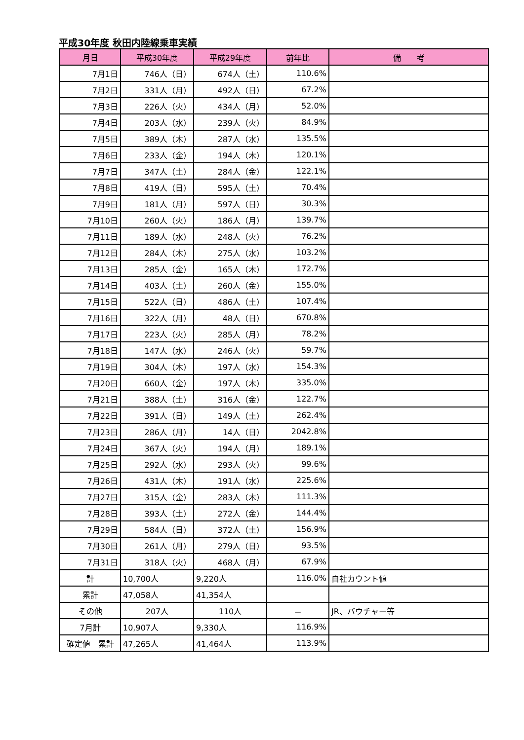平成30年度 秋田内陸線乗車実績
| 月日 | 平成30年度 | 平成29年度 | 前年比 | 備 考 |
| --- | --- | --- | --- | --- |
| 7月1日 | 746人（日） | 674人（土） | 110.6% | |
| 7月2日 | 331人（月） | 492人（日） | 67.2% | |
| 7月3日 | 226人（火） | 434人（月） | 52.0% | |
| 7月4日 | 203人（水） | 239人（火） | 84.9% | |
| 7月5日 | 389人（木） | 287人（水） | 135.5% | |
| 7月6日 | 233人（金） | 194人（木） | 120.1% | |
| 7月7日 | 347人（土） | 284人（金） | 122.1% | |
| 7月8日 | 419人（日） | 595人（土） | 70.4% | |
| 7月9日 | 181人（月） | 597人（日） | 30.3% | |
| 7月10日 | 260人（火） | 186人（月） | 139.7% | |
| 7月11日 | 189人（水） | 248人（火） | 76.2% | |
| 7月12日 | 284人（木） | 275人（水） | 103.2% | |
| 7月13日 | 285人（金） | 165人（木） | 172.7% | |
| 7月14日 | 403人（土） | 260人（金） | 155.0% | |
| 7月15日 | 522人（日） | 486人（土） | 107.4% | |
| 7月16日 | 322人（月） | 48人（日） | 670.8% | |
| 7月17日 | 223人（火） | 285人（月） | 78.2% | |
| 7月18日 | 147人（水） | 246人（火） | 59.7% | |
| 7月19日 | 304人（木） | 197人（水） | 154.3% | |
| 7月20日 | 660人（金） | 197人（木） | 335.0% | |
| 7月21日 | 388人（土） | 316人（金） | 122.7% | |
| 7月22日 | 391人（日） | 149人（土） | 262.4% | |
| 7月23日 | 286人（月） | 14人（日） | 2042.8% | |
| 7月24日 | 367人（火） | 194人（月） | 189.1% | |
| 7月25日 | 292人（水） | 293人（火） | 99.6% | |
| 7月26日 | 431人（木） | 191人（水） | 225.6% | |
| 7月27日 | 315人（金） | 283人（木） | 111.3% | |
| 7月28日 | 393人（土） | 272人（金） | 144.4% | |
| 7月29日 | 584人（日） | 372人（土） | 156.9% | |
| 7月30日 | 261人（月） | 279人（日） | 93.5% | |
| 7月31日 | 318人（火） | 468人（月） | 67.9% | |
| 計 | 10,700人 | 9,220人 | 116.0% | 自社カウント値 |
| 累計 | 47,058人 | 41,354人 | | |
| その他 | 207人 | 110人 | － | JR、バウチャー等 |
| 7月計 | 10,907人 | 9,330人 | 116.9% | |
| 確定値 累計 | 47,265人 | 41,464人 | 113.9% | |